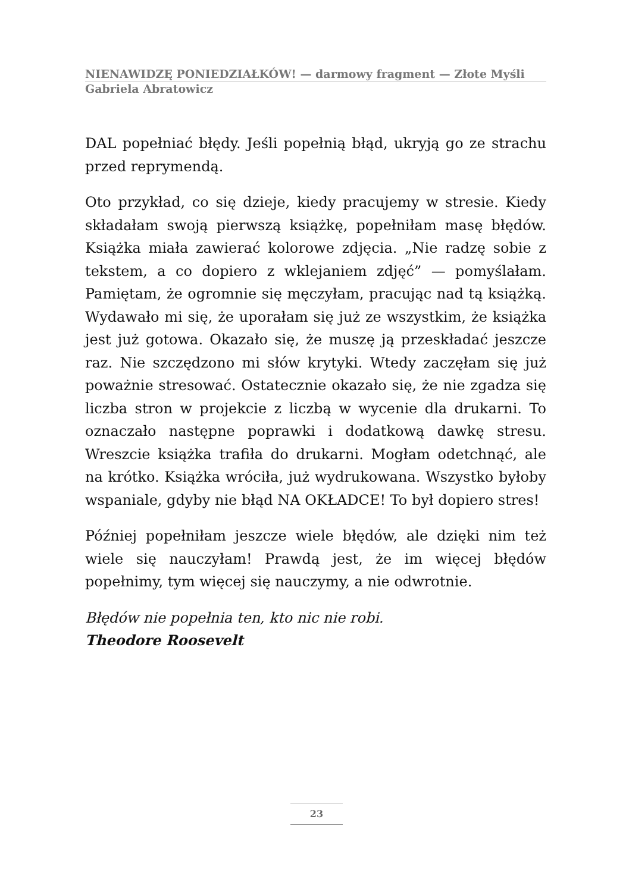NIENAWIDZĘ PONIEDZIAŁKÓW! — darmowy fragment — Złote Myśli
Gabriela Abratowicz
DAL popełniać błędy. Jeśli popełnią błąd, ukryją go ze strachu przed reprymendą.
Oto przykład, co się dzieje, kiedy pracujemy w stresie. Kiedy składałam swoją pierwszą książkę, popełniłam masę błędów. Książka miała zawierać kolorowe zdjęcia. „Nie radzę sobie z tekstem, a co dopiero z wklejaniem zdjęć” — pomyślałam. Pamiętam, że ogromnie się męczyłam, pracując nad tą książką. Wydawało mi się, że uporałam się już ze wszystkim, że książka jest już gotowa. Okazało się, że muszę ją przeskładać jeszcze raz. Nie szczędzono mi słów krytyki. Wtedy zaczęłam się już poważnie stresować. Ostatecznie okazało się, że nie zgadza się liczba stron w projekcie z liczbą w wycenie dla drukarni. To oznaczało następne poprawki i dodatkową dawkę stresu. Wreszcie książka trafiła do drukarni. Mogłam odetchnąć, ale na krótko. Książka wróciła, już wydrukowana. Wszystko byłoby wspaniale, gdyby nie błąd NA OKŁADCE! To był dopiero stres!
Później popełniłam jeszcze wiele błędów, ale dzięki nim też wiele się nauczyłam! Prawdą jest, że im więcej błędów popełnimy, tym więcej się nauczymy, a nie odwrotnie.
Błędów nie popełnia ten, kto nic nie robi.
Theodore Roosevelt
23